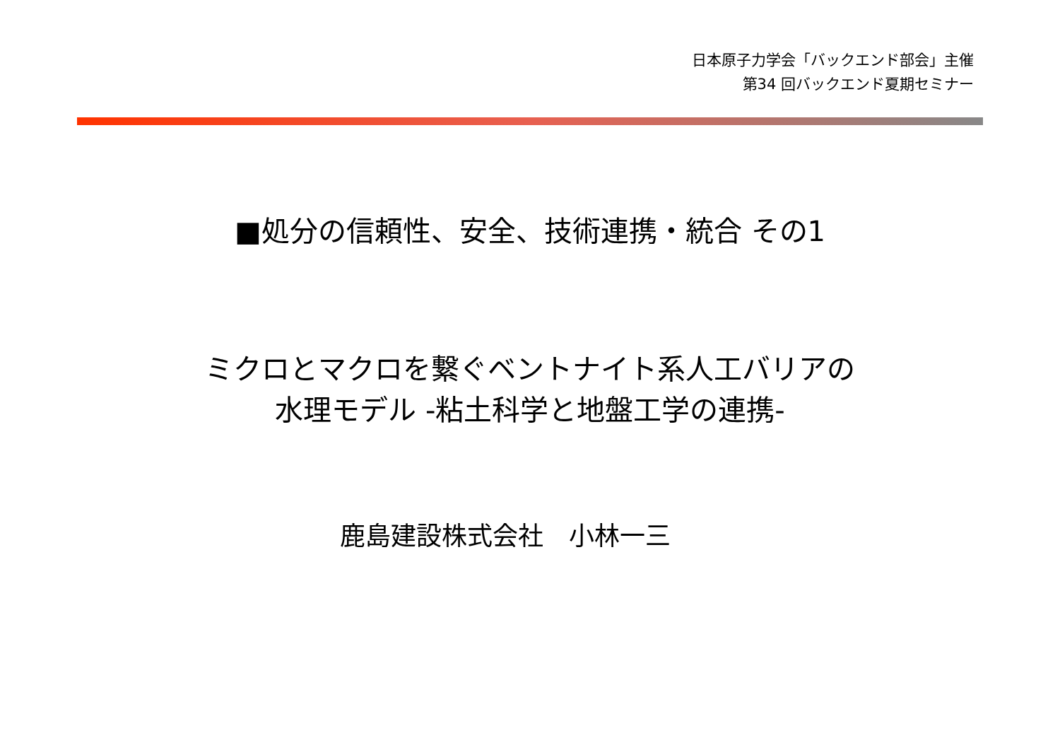日本原子力学会「バックエンド部会」主催
第34 回バックエンド夏期セミナー
■処分の信頼性、安全、技術連携・統合 その1
ミクロとマクロを繋ぐベントナイト系人工バリアの
水理モデル -粘土科学と地盤工学の連携-
鹿島建設株式会社　小林一三